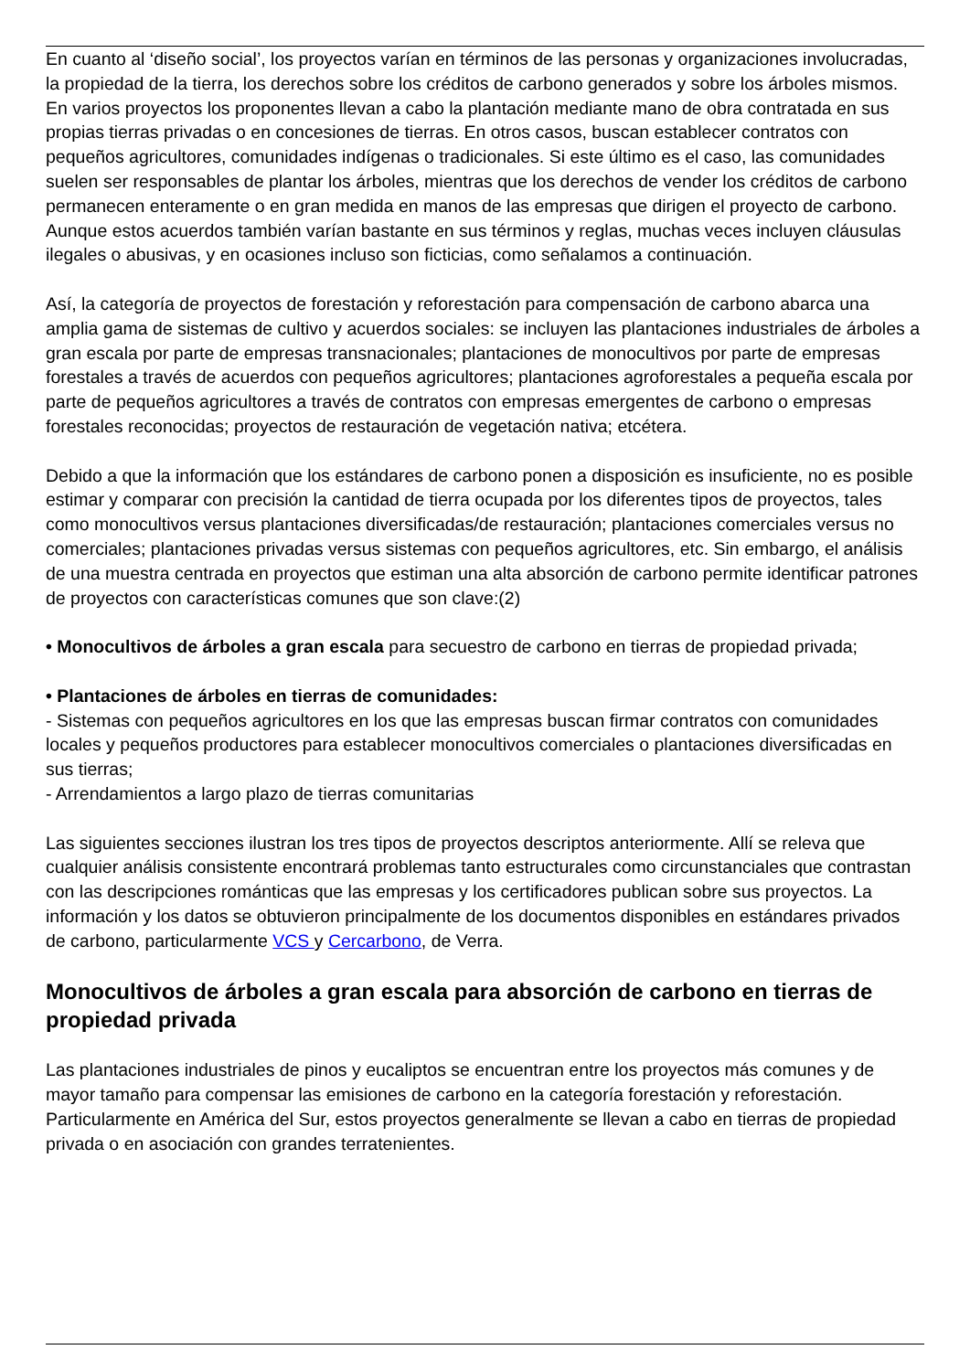En cuanto al ‘diseño social’, los proyectos varían en términos de las personas y organizaciones involucradas, la propiedad de la tierra, los derechos sobre los créditos de carbono generados y sobre los árboles mismos. En varios proyectos los proponentes llevan a cabo la plantación mediante mano de obra contratada en sus propias tierras privadas o en concesiones de tierras. En otros casos, buscan establecer contratos con pequeños agricultores, comunidades indígenas o tradicionales. Si este último es el caso, las comunidades suelen ser responsables de plantar los árboles, mientras que los derechos de vender los créditos de carbono permanecen enteramente o en gran medida en manos de las empresas que dirigen el proyecto de carbono. Aunque estos acuerdos también varían bastante en sus términos y reglas, muchas veces incluyen cláusulas ilegales o abusivas, y en ocasiones incluso son ficticias, como señalamos a continuación.
Así, la categoría de proyectos de forestación y reforestación para compensación de carbono abarca una amplia gama de sistemas de cultivo y acuerdos sociales: se incluyen las plantaciones industriales de árboles a gran escala por parte de empresas transnacionales; plantaciones de monocultivos por parte de empresas forestales a través de acuerdos con pequeños agricultores; plantaciones agroforestales a pequeña escala por parte de pequeños agricultores a través de contratos con empresas emergentes de carbono o empresas forestales reconocidas; proyectos de restauración de vegetación nativa; etcétera.
Debido a que la información que los estándares de carbono ponen a disposición es insuficiente, no es posible estimar y comparar con precisión la cantidad de tierra ocupada por los diferentes tipos de proyectos, tales como monocultivos versus plantaciones diversificadas/de restauración; plantaciones comerciales versus no comerciales; plantaciones privadas versus sistemas con pequeños agricultores, etc. Sin embargo, el análisis de una muestra centrada en proyectos que estiman una alta absorción de carbono permite identificar patrones de proyectos con características comunes que son clave:(2)
• Monocultivos de árboles a gran escala para secuestro de carbono en tierras de propiedad privada;
• Plantaciones de árboles en tierras de comunidades:
- Sistemas con pequeños agricultores en los que las empresas buscan firmar contratos con comunidades locales y pequeños productores para establecer monocultivos comerciales o plantaciones diversificadas en sus tierras;
- Arrendamientos a largo plazo de tierras comunitarias
Las siguientes secciones ilustran los tres tipos de proyectos descriptos anteriormente. Allí se releva que cualquier análisis consistente encontrará problemas tanto estructurales como circunstanciales que contrastan con las descripciones románticas que las empresas y los certificadores publican sobre sus proyectos. La información y los datos se obtuvieron principalmente de los documentos disponibles en estándares privados de carbono, particularmente VCS y Cercarbono, de Verra.
Monocultivos de árboles a gran escala para absorción de carbono en tierras de propiedad privada
Las plantaciones industriales de pinos y eucaliptos se encuentran entre los proyectos más comunes y de mayor tamaño para compensar las emisiones de carbono en la categoría forestación y reforestación. Particularmente en América del Sur, estos proyectos generalmente se llevan a cabo en tierras de propiedad privada o en asociación con grandes terratenientes.